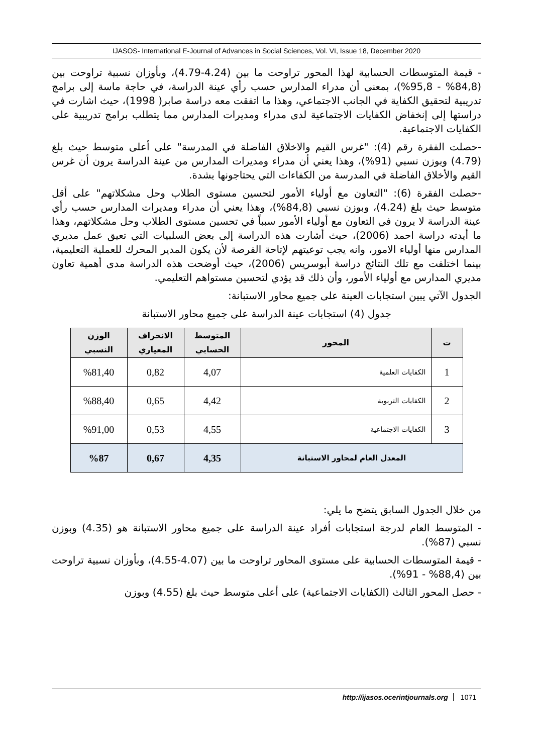IJASOS- International E-Journal of Advances in Social Sciences, Vol. VI, Issue 18, December 2020
- قيمة المتوسطات الحسابية لهذا المحور تراوحت ما بين (4.24-4.79)، وبأوزان نسبية تراوحت بين (84,8% - 95,8%)، بمعنى أن مدراء المدارس حسب رأي عينة الدراسة، في حاجة ماسة إلى برامج تدريبية لتحقيق الكفاية في الجانب الاجتماعي، وهذا ما اتفقت معه دراسة صابر( 1998)، حيث اشارت في دراستها إلى إنخفاض الكفايات الاجتماعية لدى مدراء ومديرات المدارس مما يتطلب برامج تدريبية على الكفايات الاجتماعية.
-حصلت الفقرة رقم (4): "غرس القيم والاخلاق الفاضلة في المدرسة" على أعلى متوسط حيث بلغ (4.79) وبوزن نسبي (91%)، وهذا يعني أن مدراء ومديرات المدارس من عينة الدراسة يرون أن غرس القيم والأخلاق الفاضلة في المدرسة من الكفاءات التي يحتاجونها بشدة.
-حصلت الفقرة (6): "التعاون مع أولياء الأمور لتحسين مستوى الطلاب وحل مشكلاتهم" على أقل متوسط حيث بلغ (4.24)، وبوزن نسبي (84,8%)، وهذا يعني أن مدراء ومديرات المدارس حسب رأي عينة الدراسة لا يرون في التعاون مع أولياء الأمور سبباً في تحسين مستوى الطلاب وحل مشكلاتهم، وهذا ما أيدته دراسة احمد (2006)، حيث أشارت هذه الدراسة إلى بعض السلبيات التي تعيق عمل مديري المدارس منها أولياء الامور، وانه يجب توعيتهم لإتاحة الفرصة لأن يكون المدير المحرك للعملية التعليمية، بينما اختلفت مع تلك النتائج دراسة أبوسريس (2006)، حيث أوضحت هذه الدراسة مدى أهمية تعاون مديري المدارس مع أولياء الأمور، وأن ذلك قد يؤدي لتحسين مستواهم التعليمي.
الجدول الآتي يبين استجابات العينة على جميع محاور الاستبانة:
جدول (4) استجابات عينة الدراسة على جميع محاور الاستبانة
| ت | المحور | المتوسط الحسابي | الانحراف المعياري | الوزن النسبي |
| --- | --- | --- | --- | --- |
| 1 | الكفايات العلمية | 4,07 | 0,82 | %81,40 |
| 2 | الكفايات التربوية | 4,42 | 0,65 | %88,40 |
| 3 | الكفايات الاجتماعية | 4,55 | 0,53 | %91,00 |
| المعدل العام لمحاور الاستبانة | | 4,35 | 0,67 | %87 |
من خلال الجدول السابق يتضح ما يلي:
- المتوسط العام لدرجة استجابات أفراد عينة الدراسة على جميع محاور الاستبانة هو (4.35) وبوزن نسبي (87%).
- قيمة المتوسطات الحسابية على مستوى المحاور تراوحت ما بين (4.07-4.55)، وبأوزان نسبية تراوحت بين (88,4% - 91%).
- حصل المحور الثالث (الكفايات الاجتماعية) على أعلى متوسط حيث بلغ (4.55) وبوزن
http://ijasos.ocerintjournals.org 1071